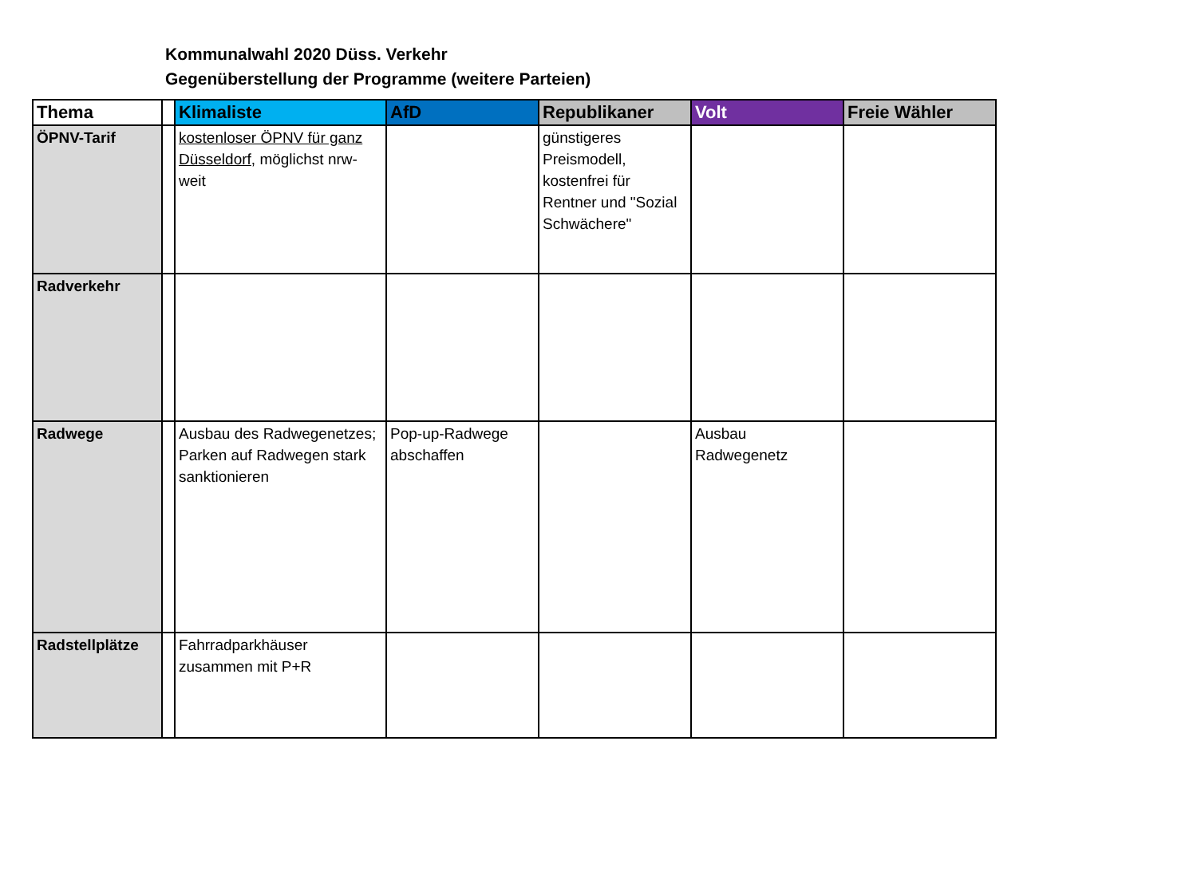Kommunalwahl 2020 Düss. Verkehr
Gegenüberstellung der Programme (weitere Parteien)
| Thema | | Klimaliste | AfD | Republikaner | Volt | Freie Wähler |
| --- | --- | --- | --- | --- | --- | --- |
| ÖPNV-Tarif | | kostenloser ÖPNV für ganz Düsseldorf , möglichst nrw-weit | | günstigeres Preismodell, kostenfrei für Rentner und "Sozial Schwächere" | | |
| Radverkehr | | | | | | |
| Radwege | | Ausbau des Radwegenetzes; Parken auf Radwegen stark sanktionieren | Pop-up-Radwege abschaffen | | Ausbau Radwegenetz | |
| Radstellplätze | | Fahrradparkhäuser zusammen mit P+R | | | | |